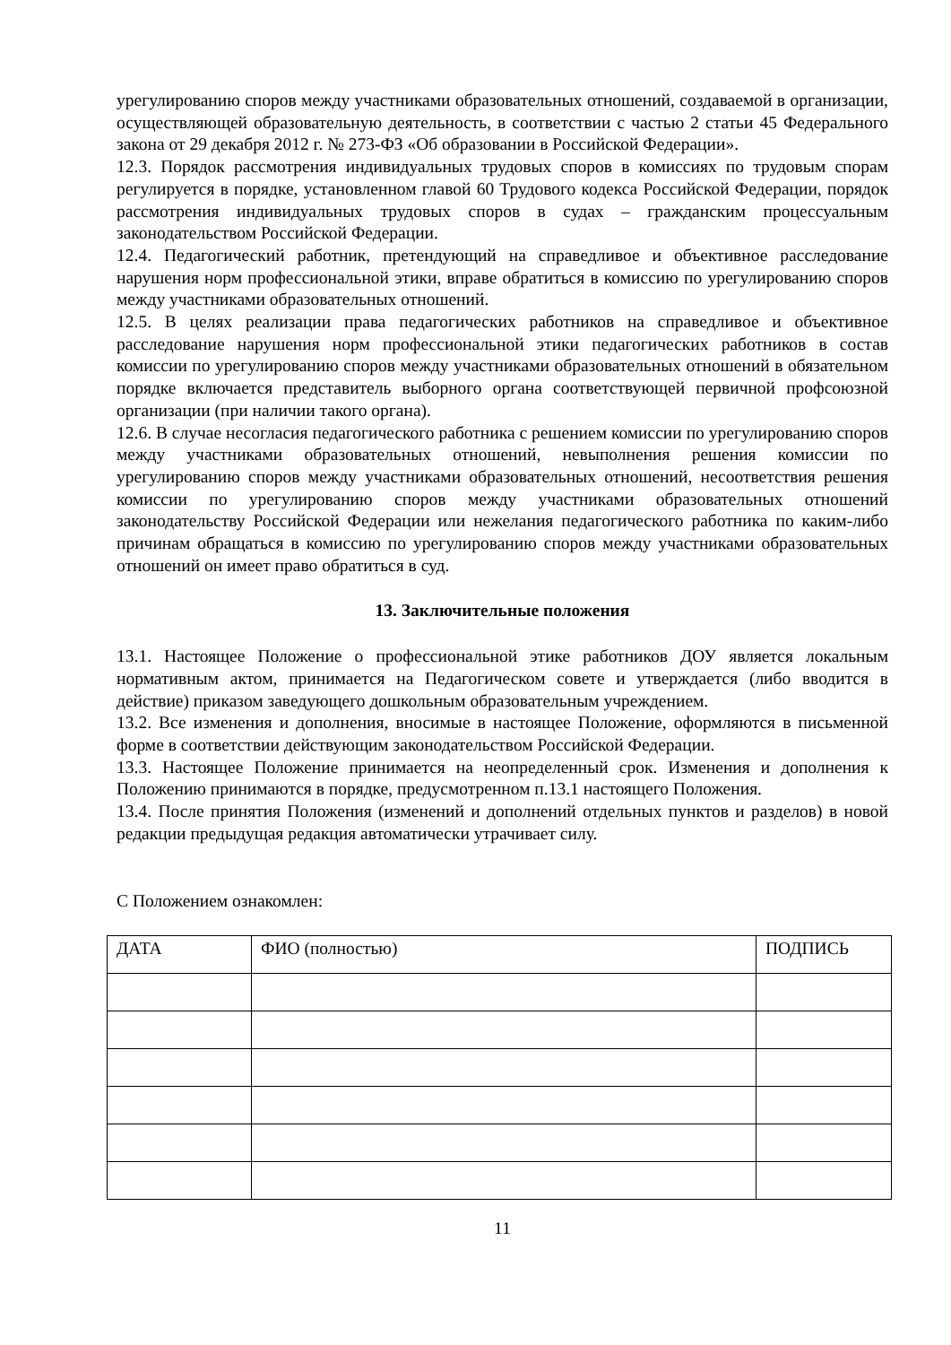урегулированию споров между участниками образовательных отношений, создаваемой в организации, осуществляющей образовательную деятельность, в соответствии с частью 2 статьи 45 Федерального закона от 29 декабря 2012 г. № 273-ФЗ «Об образовании в Российской Федерации».
12.3. Порядок рассмотрения индивидуальных трудовых споров в комиссиях по трудовым спорам регулируется в порядке, установленном главой 60 Трудового кодекса Российской Федерации, порядок рассмотрения индивидуальных трудовых споров в судах – гражданским процессуальным законодательством Российской Федерации.
12.4. Педагогический работник, претендующий на справедливое и объективное расследование нарушения норм профессиональной этики, вправе обратиться в комиссию по урегулированию споров между участниками образовательных отношений.
12.5. В целях реализации права педагогических работников на справедливое и объективное расследование нарушения норм профессиональной этики педагогических работников в состав комиссии по урегулированию споров между участниками образовательных отношений в обязательном порядке включается представитель выборного органа соответствующей первичной профсоюзной организации (при наличии такого органа).
12.6. В случае несогласия педагогического работника с решением комиссии по урегулированию споров между участниками образовательных отношений, невыполнения решения комиссии по урегулированию споров между участниками образовательных отношений, несоответствия решения комиссии по урегулированию споров между участниками образовательных отношений законодательству Российской Федерации или нежелания педагогического работника по каким-либо причинам обращаться в комиссию по урегулированию споров между участниками образовательных отношений он имеет право обратиться в суд.
13. Заключительные положения
13.1. Настоящее Положение о профессиональной этике работников ДОУ является локальным нормативным актом, принимается на Педагогическом совете и утверждается (либо вводится в действие) приказом заведующего дошкольным образовательным учреждением.
13.2. Все изменения и дополнения, вносимые в настоящее Положение, оформляются в письменной форме в соответствии действующим законодательством Российской Федерации.
13.3. Настоящее Положение принимается на неопределенный срок. Изменения и дополнения к Положению принимаются в порядке, предусмотренном п.13.1 настоящего Положения.
13.4. После принятия Положения (изменений и дополнений отдельных пунктов и разделов) в новой редакции предыдущая редакция автоматически утрачивает силу.
С Положением ознакомлен:
| ДАТА | ФИО (полностью) | ПОДПИСЬ |
| --- | --- | --- |
11